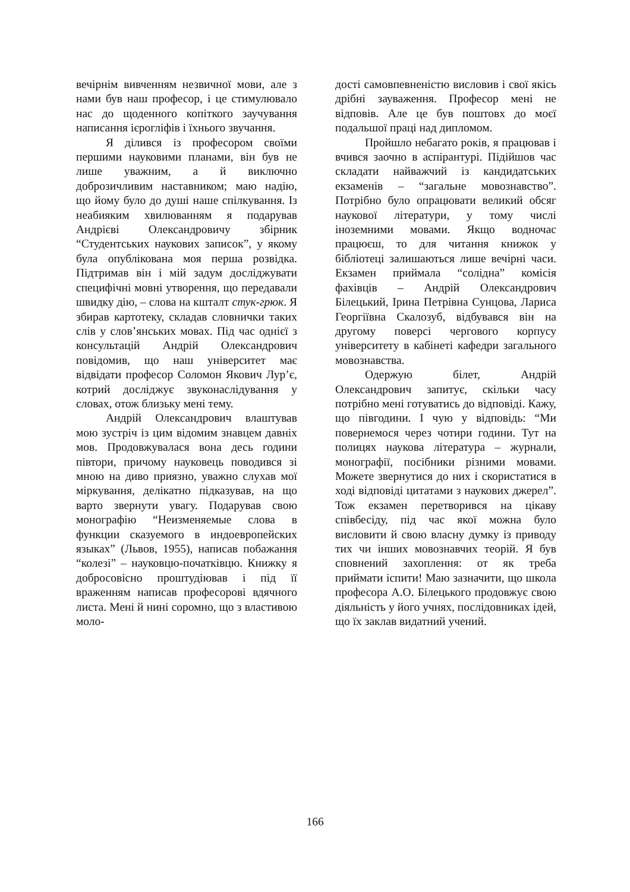вечірнім вивченням незвичної мови, але з нами був наш професор, і це стимулювало нас до щоденного копіткого заучування написання ієрогліфів і їхнього звучання.
Я ділився із професором своїми першими науковими планами, він був не лише уважним, а й виключно доброзичливим наставником; маю надію, що йому було до душі наше спілкування. Із неабияким хвилюванням я подарував Андрієві Олександровичу збірник “Студентських наукових записок”, у якому була опублікована моя перша розвідка. Підтримав він і мій задум досліджувати специфічні мовні утворення, що передавали швидку дію, – слова на кшталт стук-грюк. Я збирав картотеку, складав словнички таких слів у слов’янських мовах. Під час однієї з консультацій Андрій Олександрович повідомив, що наш університет має відвідати професор Соломон Якович Лур’є, котрий досліджує звуконаслідування у словах, отож близьку мені тему.
Андрій Олександрович влаштував мою зустріч із цим відомим знавцем давніх мов. Продовжувалася вона десь години півтори, причому науковець поводився зі мною на диво приязно, уважно слухав мої міркування, делікатно підказував, на що варто звернути увагу. Подарував свою монографію “Неизменяемые слова в функции сказуемого в индоевропейских языках” (Львов, 1955), написав побажання “колезі” – науковцю-початківцю. Книжку я добросовісно проштудіював і під її враженням написав професорові вдячного листа. Мені й нині соромно, що з властивою моло-
дості самовпевненістю висловив і свої якісь дрібні зауваження. Професор мені не відповів. Але це був поштовх до моєї подальшої праці над дипломом.
Пройшло небагато років, я працював і вчився заочно в аспірантурі. Підійшов час складати найважчий із кандидатських екзаменів – “загальне мовознавство”. Потрібно було опрацювати великий обсяг наукової літератури, у тому числі іноземними мовами. Якщо водночас працюєш, то для читання книжок у бібліотеці залишаються лише вечірні часи. Екзамен приймала “солідна” комісія фахівців – Андрій Олександрович Білецький, Ірина Петрівна Сунцова, Лариса Георгіївна Скалозуб, відбувався він на другому поверсі чергового корпусу університету в кабінеті кафедри загального мовознавства.
Одержую білет, Андрій Олександрович запитує, скільки часу потрібно мені готуватись до відповіді. Кажу, що півгодини. І чую у відповідь: “Ми повернемося через чотири години. Тут на полицях наукова література – журнали, монографії, посібники різними мовами. Можете звернутися до них і скористатися в ході відповіді цитатами з наукових джерел”. Тож екзамен перетворився на цікаву співбесіду, під час якої можна було висловити й свою власну думку із приводу тих чи інших мовознавчих теорій. Я був сповнений захоплення: от як треба приймати іспити! Маю зазначити, що школа професора А.О. Білецького продовжує свою діяльність у його учнях, послідовниках ідей, що їх заклав видатний учений.
166